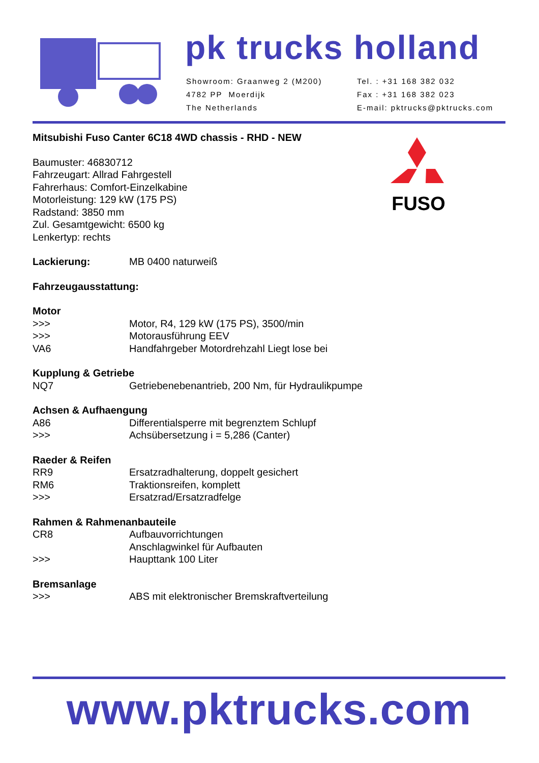pk trucks holland
Showroom: Graanweg 2 (M200)
4782 PP Moerdijk
The Netherlands
Tel. : +31 168 382 032
Fax : +31 168 382 023
E-mail: pktrucks@pktrucks.com
Mitsubishi Fuso Canter 6C18 4WD chassis - RHD - NEW
Baumuster: 46830712
Fahrzeugart: Allrad Fahrgestell
Fahrerhaus: Comfort-Einzelkabine
Motorleistung: 129 kW (175 PS)
Radstand: 3850 mm
Zul. Gesamtgewicht: 6500 kg
Lenkertyp: rechts
Lackierung: MB 0400 naturweiß
Fahrzeugausstattung:
Motor
>>> Motor, R4, 129 kW (175 PS), 3500/min
>>> Motorausführung EEV
VA6 Handfahrgeber Motordrehzahl Liegt lose bei
Kupplung & Getriebe
NQ7 Getriebenebenantrieb, 200 Nm, für Hydraulikpumpe
Achsen & Aufhaengung
A86 Differentialsperre mit begrenztem Schlupf
>>> Achsübersetzung i = 5,286 (Canter)
Raeder & Reifen
RR9 Ersatzradhalterung, doppelt gesichert
RM6 Traktionsreifen, komplett
>>> Ersatzrad/Ersatzradfelge
Rahmen & Rahmenanbauteile
CR8 Aufbauvorrichtungen
Anschlagwinkel für Aufbauten
>>> Haupttank 100 Liter
Bremsanlage
>>> ABS mit elektronischer Bremskraftverteilung
FUSO
www.pktrucks.com